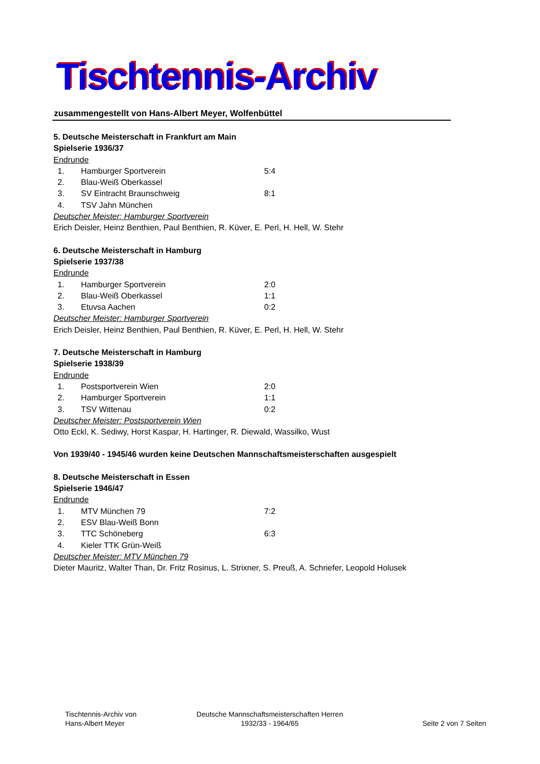Tischtennis-Archiv
zusammengestellt von Hans-Albert Meyer, Wolfenbüttel
5. Deutsche Meisterschaft in Frankfurt am Main
Spielserie 1936/37
Endrunde
| 1. | Hamburger Sportverein | 5:4 |
| 2. | Blau-Weiß Oberkassel | |
| 3. | SV Eintracht Braunschweig | 8:1 |
| 4. | TSV Jahn München | |
Deutscher Meister: Hamburger Sportverein
Erich Deisler, Heinz Benthien, Paul Benthien, R. Küver, E. Perl, H. Hell, W. Stehr
6. Deutsche Meisterschaft in Hamburg
Spielserie 1937/38
Endrunde
| 1. | Hamburger Sportverein | 2:0 |
| 2. | Blau-Weiß Oberkassel | 1:1 |
| 3. | Etuvsa Aachen | 0:2 |
Deutscher Meister: Hamburger Sportverein
Erich Deisler, Heinz Benthien, Paul Benthien, R. Küver, E. Perl, H. Hell, W. Stehr
7. Deutsche Meisterschaft in Hamburg
Spielserie 1938/39
Endrunde
| 1. | Postsportverein Wien | 2:0 |
| 2. | Hamburger Sportverein | 1:1 |
| 3. | TSV Wittenau | 0:2 |
Deutscher Meister: Postsportverein Wien
Otto Eckl, K. Sediwy, Horst Kaspar, H. Hartinger, R. Diewald, Wassilko, Wust
Von 1939/40 - 1945/46 wurden keine Deutschen Mannschaftsmeisterschaften ausgespielt
8. Deutsche Meisterschaft in Essen
Spielserie 1946/47
Endrunde
| 1. | MTV München 79 | 7:2 |
| 2. | ESV Blau-Weiß Bonn | |
| 3. | TTC Schöneberg | 6:3 |
| 4. | Kieler TTK Grün-Weiß | |
Deutscher Meister: MTV München 79
Dieter Mauritz, Walter Than, Dr. Fritz Rosinus, L. Strixner, S. Preuß, A. Schriefer, Leopold Holusek
Tischtennis-Archiv von
Hans-Albert Meyer
Deutsche Mannschaftsmeisterschaften Herren
1932/33 - 1964/65
Seite 2 von 7 Seiten